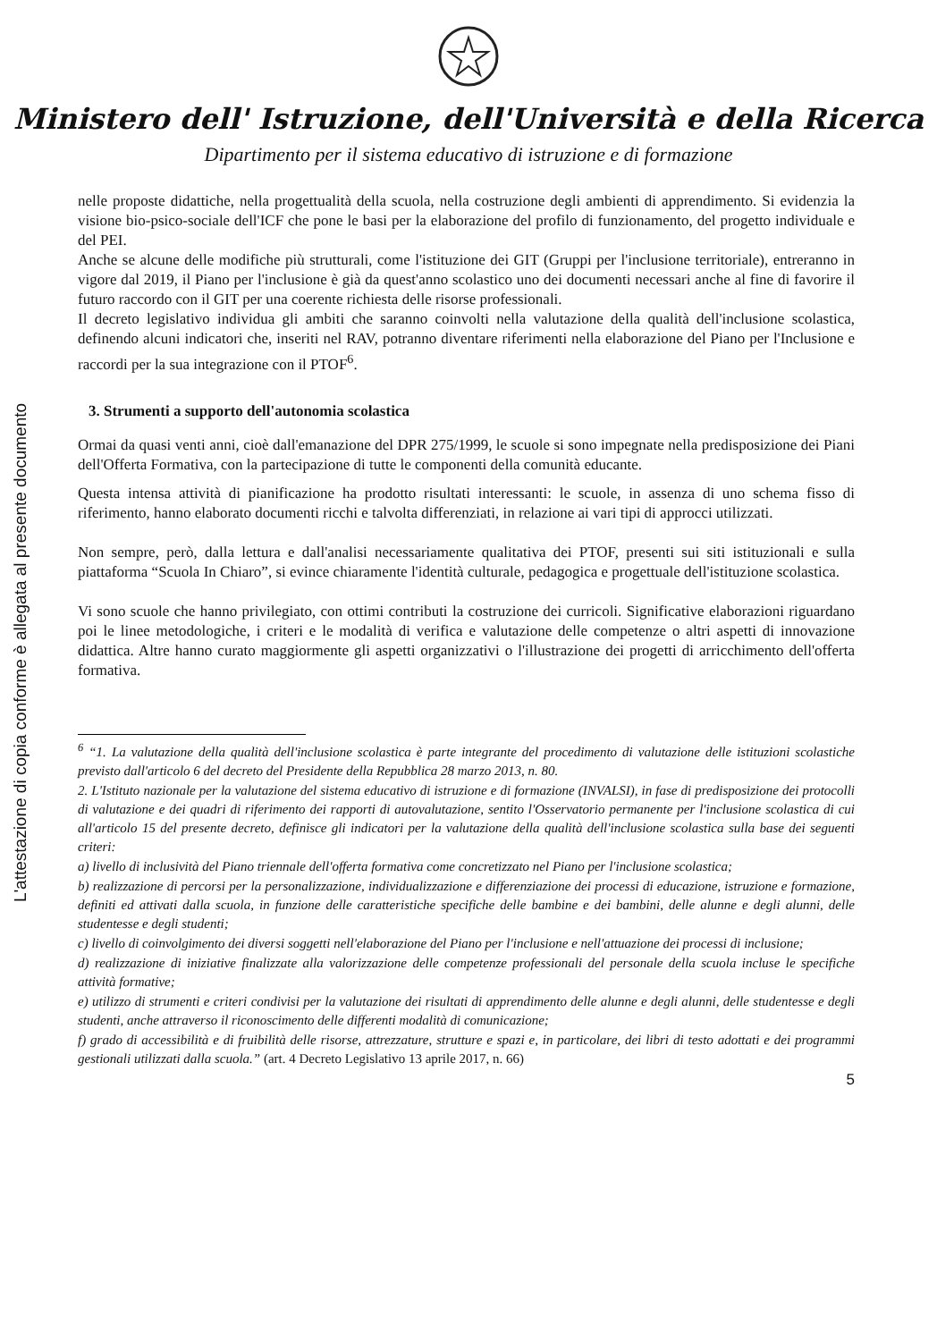Ministero dell' Istruzione, dell'Università e della Ricerca
Dipartimento per il sistema educativo di istruzione e di formazione
L'attestazione di copia conforme è allegata al presente documento
nelle proposte didattiche, nella progettualità della scuola, nella costruzione degli ambienti di apprendimento. Si evidenzia la visione bio-psico-sociale dell'ICF che pone le basi per la elaborazione del profilo di funzionamento, del progetto individuale e del PEI.
Anche se alcune delle modifiche più strutturali, come l'istituzione dei GIT (Gruppi per l'inclusione territoriale), entreranno in vigore dal 2019, il Piano per l'inclusione è già da quest'anno scolastico uno dei documenti necessari anche al fine di favorire il futuro raccordo con il GIT per una coerente richiesta delle risorse professionali.
Il decreto legislativo individua gli ambiti che saranno coinvolti nella valutazione della qualità dell'inclusione scolastica, definendo alcuni indicatori che, inseriti nel RAV, potranno diventare riferimenti nella elaborazione del Piano per l'Inclusione e raccordi per la sua integrazione con il PTOF<sup>6</sup>.
3. Strumenti a supporto dell'autonomia scolastica
Ormai da quasi venti anni, cioè dall'emanazione del DPR 275/1999, le scuole si sono impegnate nella predisposizione dei Piani dell'Offerta Formativa, con la partecipazione di tutte le componenti della comunità educante.
Questa intensa attività di pianificazione ha prodotto risultati interessanti: le scuole, in assenza di uno schema fisso di riferimento, hanno elaborato documenti ricchi e talvolta differenziati, in relazione ai vari tipi di approcci utilizzati.
Non sempre, però, dalla lettura e dall'analisi necessariamente qualitativa dei PTOF, presenti sui siti istituzionali e sulla piattaforma “Scuola In Chiaro”, si evince chiaramente l'identità culturale, pedagogica e progettuale dell'istituzione scolastica.
Vi sono scuole che hanno privilegiato, con ottimi contributi la costruzione dei curricoli. Significative elaborazioni riguardano poi le linee metodologiche, i criteri e le modalità di verifica e valutazione delle competenze o altri aspetti di innovazione didattica. Altre hanno curato maggiormente gli aspetti organizzativi o l'illustrazione dei progetti di arricchimento dell'offerta formativa.
<sup>6</sup> “1. La valutazione della qualità dell'inclusione scolastica è parte integrante del procedimento di valutazione delle istituzioni scolastiche previsto dall'articolo 6 del decreto del Presidente della Repubblica 28 marzo 2013, n. 80.
2. L'Istituto nazionale per la valutazione del sistema educativo di istruzione e di formazione (INVALSI), in fase di predisposizione dei protocolli di valutazione e dei quadri di riferimento dei rapporti di autovalutazione, sentito l'Osservatorio permanente per l'inclusione scolastica di cui all'articolo 15 del presente decreto, definisce gli indicatori per la valutazione della qualità dell'inclusione scolastica sulla base dei seguenti criteri:
a) livello di inclusività del Piano triennale dell'offerta formativa come concretizzato nel Piano per l'inclusione scolastica;
b) realizzazione di percorsi per la personalizzazione, individualizzazione e differenziazione dei processi di educazione, istruzione e formazione, definiti ed attivati dalla scuola, in funzione delle caratteristiche specifiche delle bambine e dei bambini, delle alunne e degli alunni, delle studentesse e degli studenti;
c) livello di coinvolgimento dei diversi soggetti nell'elaborazione del Piano per l'inclusione e nell'attuazione dei processi di inclusione;
d) realizzazione di iniziative finalizzate alla valorizzazione delle competenze professionali del personale della scuola incluse le specifiche attività formative;
e) utilizzo di strumenti e criteri condivisi per la valutazione dei risultati di apprendimento delle alunne e degli alunni, delle studentesse e degli studenti, anche attraverso il riconoscimento delle differenti modalità di comunicazione;
f) grado di accessibilità e di fruibilità delle risorse, attrezzature, strutture e spazi e, in particolare, dei libri di testo adottati e dei programmi gestionali utilizzati dalla scuola.” (art. 4 Decreto Legislativo 13 aprile 2017, n. 66)
5